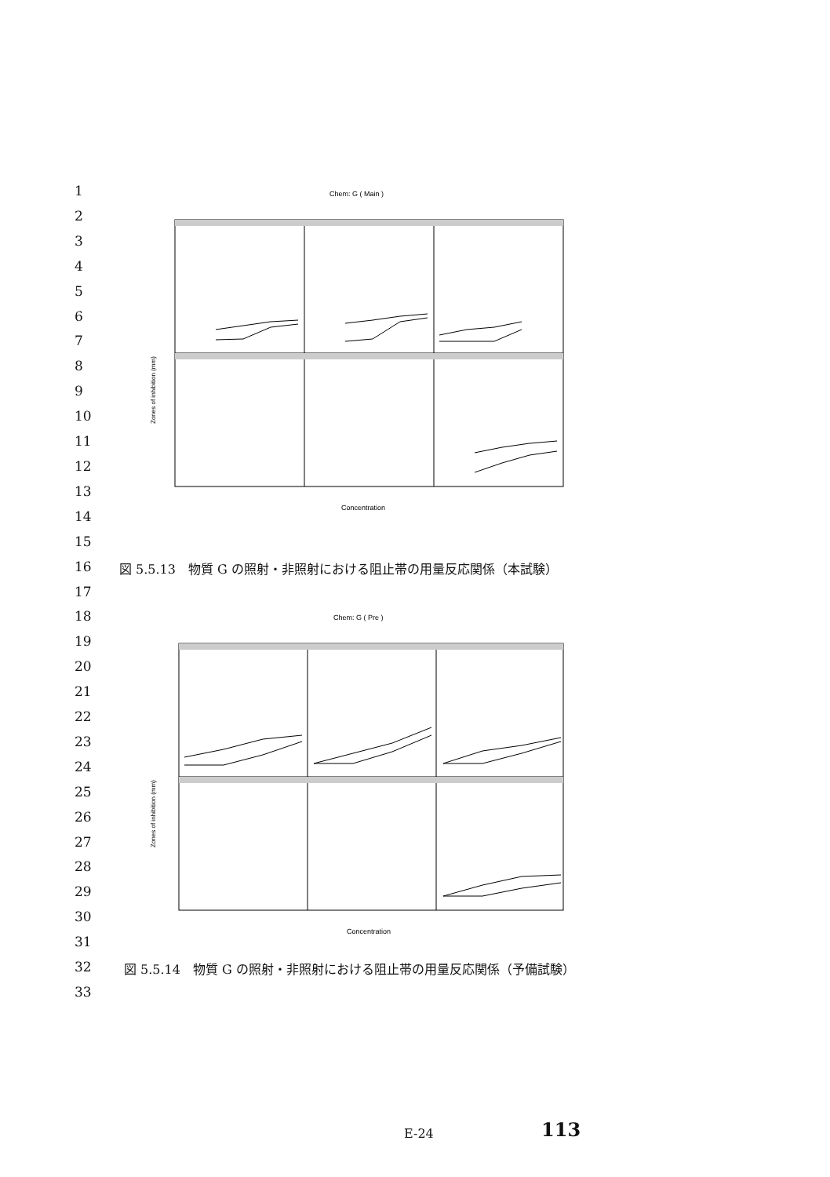1
2
3
4
5
6
7
8
9
10
11
12
13
14
15
16
17
18
19
20
21
22
23
24
25
26
27
28
29
30
31
32
33
Chem: G ( Main )
Zones of inhibition (mm)
Concentration
図 5.5.13　物質 G の照射・非照射における阻止帯の用量反応関係（本試験）
Chem: G ( Pre )
Zones of inhibition (mm)
Concentration
図 5.5.14　物質 G の照射・非照射における阻止帯の用量反応関係（予備試験）
E-24 113